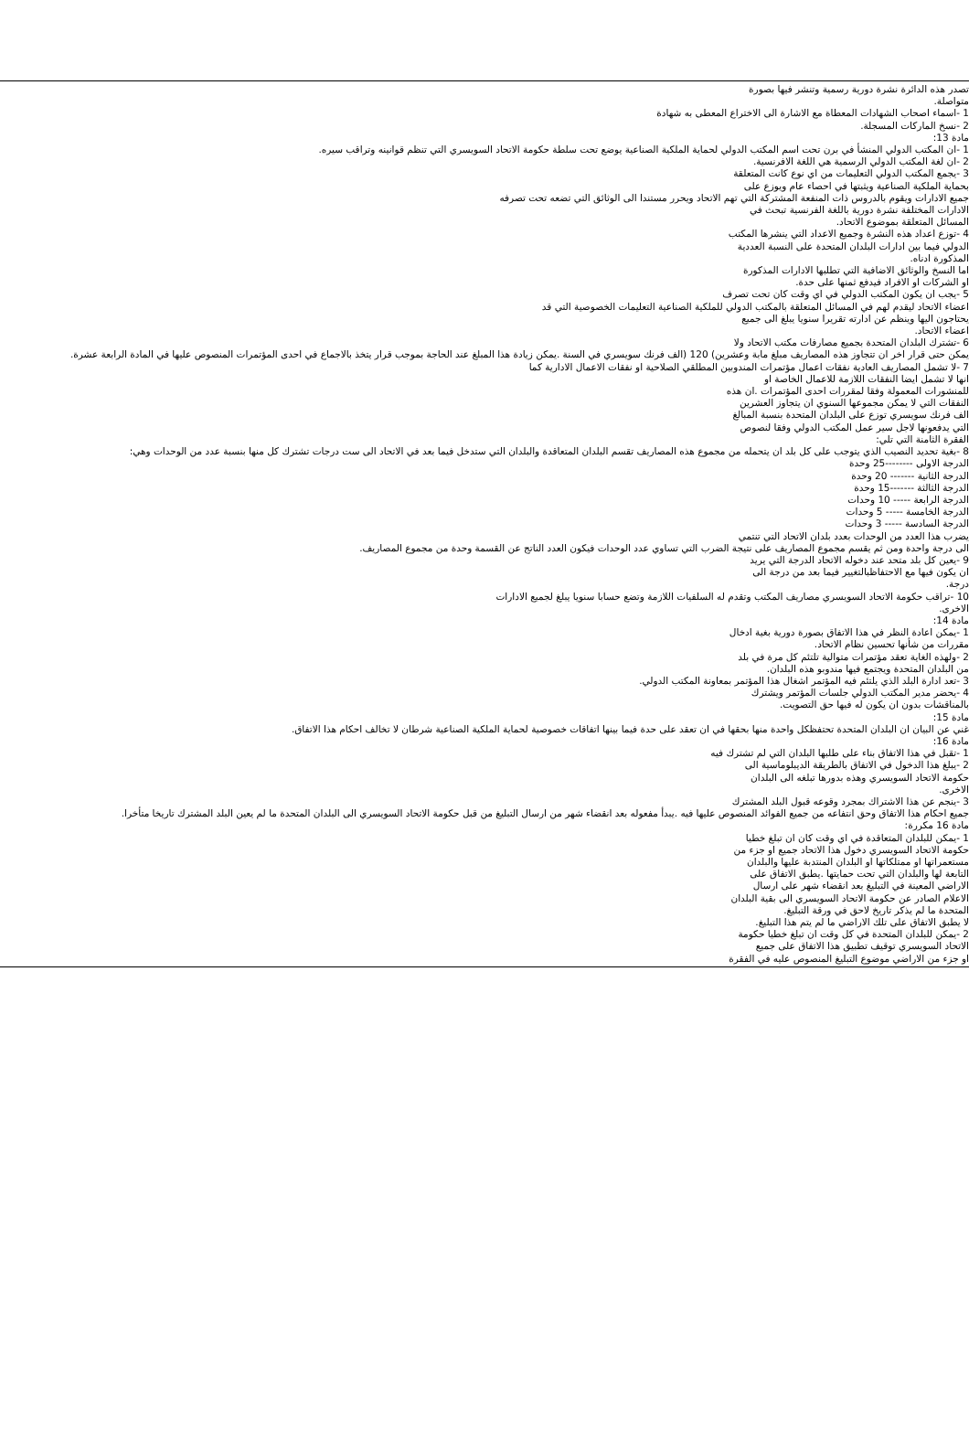تصدر هذه الدائرة نشرة دورية رسمية وتنشر فيها بصورة
متواصلة.
1 -اسماء اصحاب الشهادات المعطاة مع الاشارة الى الاختراع المعطى به شهادة
2 -نسخ الماركات المسجلة.
مادة 13:
1 -ان المكتب الدولي المنشأ في برن تحت اسم المكتب الدولي لحماية الملكية الصناعية يوضع تحت سلطة حكومة الاتحاد السويسري التي تنظم قوانينه وتراقب سيره.
2 -ان لغة المكتب الدولي الرسمية هي اللغة الافرنسية.
3 -يجمع المكتب الدولي التعليمات من اي نوع كانت المتعلقة
بحماية الملكية الصناعية ويثبتها في احصاء عام ويوزع على
جميع الادارات ويقوم بالدروس ذات المنفعة المشتركة التي تهم الاتحاد ويحرر مستندا الى الوثائق التي تضعه تحت تصرفه
الادارات المختلفة نشرة دورية باللغة الفرنسية تبحث في
المسائل المتعلقة بموضوع الاتحاد.
4 -توزع اعداد هذه النشرة وجميع الاعداد التي ينشرها المكتب
الدولي فيما بين ادارات البلدان المتحدة على النسبة العددية
المذكورة ادناه.
اما النسخ والوثائق الاضافية التي تطلبها الادارات المذكورة
او الشركات او الافراد فيدفع ثمنها على حدة.
5 -يجب ان يكون المكتب الدولي في اي وقت كان تحت تصرف
اعضاء الاتحاد ليقدم لهم في المسائل المتعلقة بالمكتب الدولي للملكية الصناعية التعليمات الخصوصية التي قد
يحتاجون اليها وينظم عن ادارته تقريرا سنويا يبلغ الى جميع
اعضاء الاتحاد.
6 -تشترك البلدان المتحدة بجميع مصارفات مكتب الاتحاد ولا
يمكن حتى قرار اخر ان تتجاوز هذه المصاريف مبلغ مابة وعشرين) 120 (الف فرنك سويسري في السنة .يمكن زيادة هذا المبلغ عند الحاجة بموجب قرار يتخذ بالاجماع في احدى المؤتمرات المنصوص عليها في المادة الرابعة عشرة.
7 -لا تشمل المصاريف العادية نفقات اعمال مؤتمرات المندوبين المطلقي الصلاحية او نفقات الاعمال الادارية كما
انها لا تشمل ايضا النفقات اللازمة للاعمال الخاصة او
للمنشورات المعمولة وفقا لمقررات احدى المؤتمرات .ان هذه
النفقات التي لا يمكن مجموعها السنوي ان يتجاوز العشرين
الف فرنك سويسري توزع على البلدان المتحدة بنسبة المبالغ
التي يدفعونها لاجل سير عمل المكتب الدولي وفقا لنصوص
الفقرة الثامنة التي تلي:
8 -بغية تحديد النصيب الذي يتوجب على كل بلد ان يتحمله من مجموع هذه المصاريف تقسم البلدان المتعاقدة والبلدان التي ستدخل فيما بعد في الاتحاد الى ست درجات تشترك كل منها بنسبة عدد من الوحدات وهي:
الدرجة الاولى --------25 وحدة
الدرجة الثانية ------- 20 وحدة
الدرجة الثالثة -------15 وحدة
الدرجة الرابعة ----- 10 وحدات
الدرجة الخامسة ----- 5 وحدات
الدرجة السادسة ----- 3 وحدات
يضرب هذا العدد من الوحدات بعدد بلدان الاتحاد التي تنتمي
الى درجة واحدة ومن ثم يقسم مجموع المصاريف على نتيجة الضرب التي تساوي عدد الوحدات فيكون العدد الناتج عن القسمة وحدة من مجموع المصاريف.
9 -يعين كل بلد متحد عند دخوله الاتحاد الدرجة التي يريد
ان يكون فيها مع الاحتفاظبالتغيير فيما بعد من درجة الى
درجة.
10 -تراقب حكومة الاتحاد السويسري مصاريف المكتب وتقدم له السلفيات اللازمة وتضع حسابا سنويا يبلغ لجميع الادارات
الاخرى.
مادة 14:
1 -يمكن اعادة النظر في هذا الاتفاق بصورة دورية بغية ادخال
مقررات من شأنها تحسين نظام الاتحاد.
2 -ولهذه الغاية تعقد مؤتمرات متوالية تلتئم كل مرة في بلد
من البلدان المتحدة ويجتمع فيها مندوبو هذه البلدان.
3 -تعد ادارة البلد الذي يلتئم فيه المؤتمر اشغال هذا المؤتمر بمعاونة المكتب الدولي.
4 -يحضر مدير المكتب الدولي جلسات المؤتمر ويشترك
بالمناقشات بدون ان يكون له فيها حق التصويت.
مادة 15:
غني عن البيان ان البلدان المتحدة تحتفظكل واحدة منها بحقها في ان تعقد على حدة فيما بينها اتفاقات خصوصية لحماية الملكية الصناعية شرطان لا تخالف احكام هذا الاتفاق.
مادة 16:
1 -تقبل في هذا الاتفاق بناء على طلبها البلدان التي لم تشترك فيه
2 -يبلغ هذا الدخول في الاتفاق بالطريقة الديبلوماسية الى
حكومة الاتحاد السويسري وهذه بدورها تبلغه الى البلدان
الاخرى.
3 -ينجم عن هذا الاشتراك بمجرد وقوعه قبول البلد المشترك
جميع احكام هذا الاتفاق وحق انتفاعه من جميع الفوائد المنصوص عليها فيه .يبدأ مفعوله بعد انقضاء شهر من ارسال التبليغ من قبل حكومة الاتحاد السويسري الى البلدان المتحدة ما لم يعين البلد المشترك تاريخا متأخرا.
مادة 16 مكررة:
1 -يمكن للبلدان المتعاقدة في اي وقت كان ان تبلغ خطيا
حكومة الاتحاد السويسري دخول هذا الاتحاد جميع او جزء من
مستعمراتها او ممتلكاتها او البلدان المنتدبة عليها والبلدان
التابعة لها والبلدان التي تحت حمايتها .يطبق الاتفاق على
الاراضي المعينة في التبليغ بعد انقضاء شهر على ارسال
الاعلام الصادر عن حكومة الاتحاد السويسري الى بقية البلدان
المتحدة ما لم يذكر تاريخ لاحق في ورقة التبليغ.
لا يطبق الاتفاق على تلك الاراضي ما لم يتم هذا التبليغ.
2 -يمكن للبلدان المتحدة في كل وقت ان تبلغ خطيا حكومة
الاتحاد السويسري توقيف تطبيق هذا الاتفاق على جميع
او جزء من الاراضي موضوع التبليغ المنصوص عليه في الفقرة